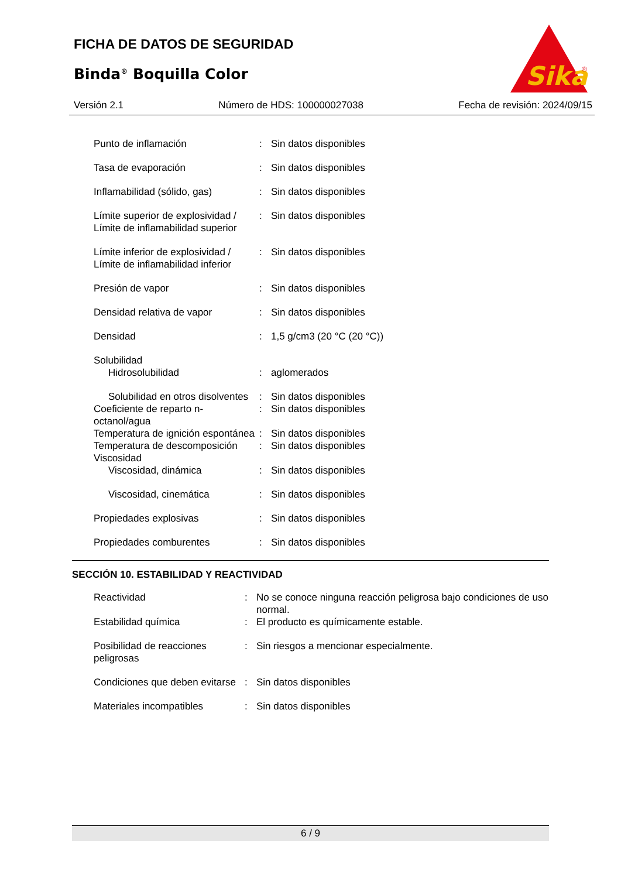FICHA DE DATOS DE SEGURIDAD
Binda<sup>®</sup> Boquilla Color
Sika
®
Versión 2.1 Número de HDS: 100000027038 Fecha de revisión: 2024/09/15
| Punto de inflamación | : | Sin datos disponibles |
| Tasa de evaporación | : | Sin datos disponibles |
| Inflamabilidad (sólido, gas) | : | Sin datos disponibles |
| Límite superior de explosividad / Límite de inflamabilidad superior | : | Sin datos disponibles |
| Límite inferior de explosividad / Límite de inflamabilidad inferior | : | Sin datos disponibles |
| Presión de vapor | : | Sin datos disponibles |
| Densidad relativa de vapor | : | Sin datos disponibles |
| Densidad | : | 1,5 g/cm3 (20 °C (20 °C)) |
| Solubilidad | | |
| Hidrosolubilidad | : | aglomerados |
| Solubilidad en otros disolventes | : | Sin datos disponibles |
| Coeficiente de reparto n-octanol/agua | : | Sin datos disponibles |
| Temperatura de ignición espontánea | : | Sin datos disponibles |
| Temperatura de descomposición | : | Sin datos disponibles |
| Viscosidad | | |
| Viscosidad, dinámica | : | Sin datos disponibles |
| Viscosidad, cinemática | : | Sin datos disponibles |
| Propiedades explosivas | : | Sin datos disponibles |
| Propiedades comburentes | : | Sin datos disponibles |
SECCIÓN 10. ESTABILIDAD Y REACTIVIDAD
| Reactividad | : | No se conoce ninguna reacción peligrosa bajo condiciones de uso normal. |
| Estabilidad química | : | El producto es químicamente estable. |
| Posibilidad de reacciones peligrosas | : | Sin riesgos a mencionar especialmente. |
| Condiciones que deben evitarse | : | Sin datos disponibles |
| Materiales incompatibles | : | Sin datos disponibles |
6 / 9